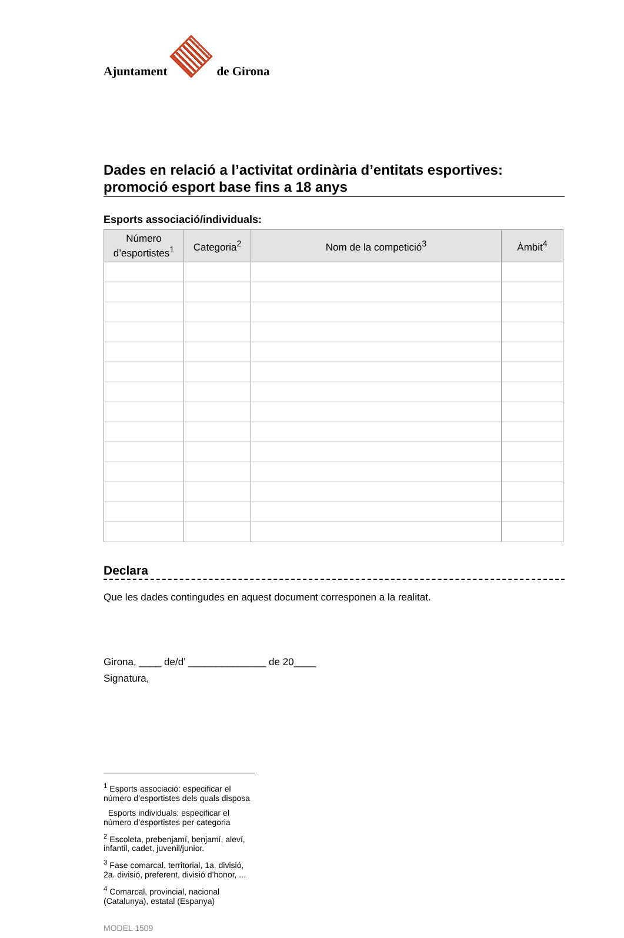Ajuntament
de Girona
Dades en relació a l’activitat ordinària d’entitats esportives: promoció esport base fins a 18 anys
Esports associació/individuals:
| Número d’esportistes<sup>1</sup> | Categoria<sup>2</sup> | Nom de la competició<sup>3</sup> | Àmbit<sup>4</sup> |
| --- | --- | --- | --- |
Declara
Que les dades contingudes en aquest document corresponen a la realitat.
Girona, ____ de/d’ ______________ de 20____
Signatura,
<sup>1</sup> Esports associació: especificar el número d’esportistes dels quals disposa
Esports individuals: especificar el número d’esportistes per categoria
<sup>2</sup> Escoleta, prebenjamí, benjamí, aleví, infantil, cadet, juvenil/junior.
<sup>3</sup> Fase comarcal, territorial, 1a. divisió, 2a. divisió, preferent, divisió d’honor, ...
<sup>4</sup> Comarcal, provincial, nacional (Catalunya), estatal (Espanya)
MODEL 1509